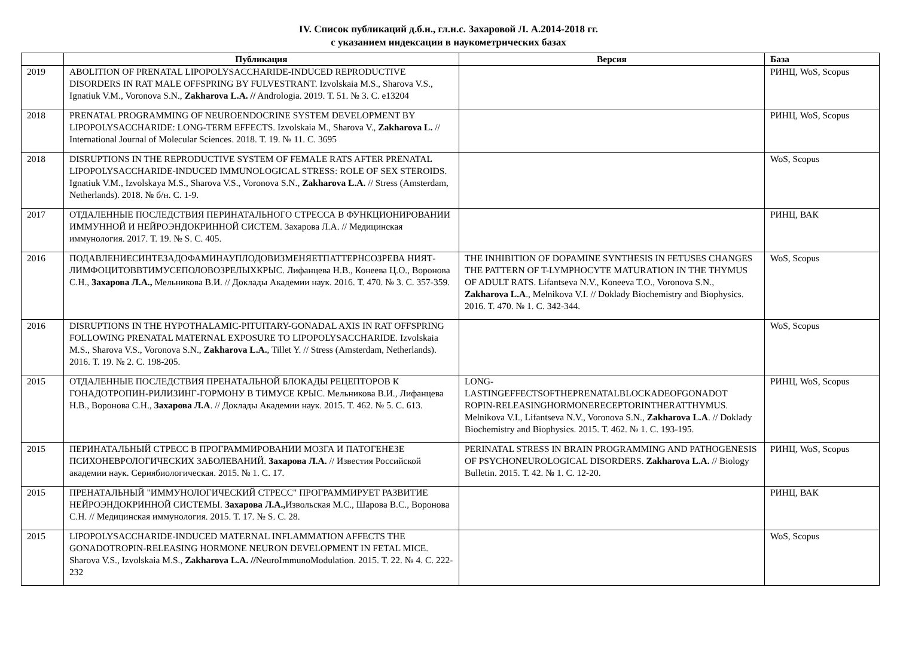IV. Список публикаций д.б.н., гл.н.с. Захаровой Л. А.2014-2018 гг.
с указанием индексации в наукометрических базах
| | Публикация | Версия | База |
| --- | --- | --- | --- |
| 2019 | ABOLITION OF PRENATAL LIPOPOLYSACCHARIDE-INDUCED REPRODUCTIVE DISORDERS IN RAT MALE OFFSPRING BY FULVESTRANT. Izvolskaia M.S., Sharova V.S., Ignatiuk V.M., Voronova S.N., Zakharova L.A. // Andrologia. 2019. Т. 51. № 3. С. e13204 | | РИНЦ, WoS, Scopus |
| 2018 | PRENATAL PROGRAMMING OF NEUROENDOCRINE SYSTEM DEVELOPMENT BY LIPOPOLYSACCHARIDE: LONG-TERM EFFECTS. Izvolskaia M., Sharova V., Zakharova L. // International Journal of Molecular Sciences. 2018. Т. 19. № 11. С. 3695 | | РИНЦ, WoS, Scopus |
| 2018 | DISRUPTIONS IN THE REPRODUCTIVE SYSTEM OF FEMALE RATS AFTER PRENATAL LIPOPOLYSACCHARIDE-INDUCED IMMUNOLOGICAL STRESS: ROLE OF SEX STEROIDS. Ignatiuk V.M., Izvolskaya M.S., Sharova V.S., Voronova S.N., Zakharova L.A. // Stress (Amsterdam, Netherlands). 2018. № б/н. С. 1-9. | | WoS, Scopus |
| 2017 | ОТДАЛЕННЫЕ ПОСЛЕДСТВИЯ ПЕРИНАТАЛЬНОГО СТРЕССА В ФУНКЦИОНИРОВАНИИ ИММУННОЙ И НЕЙРОЭНДОКРИННОЙ СИСТЕМ. Захарова Л.А. // Медицинская иммунология. 2017. Т. 19. № S. С. 405. | | РИНЦ, ВАК |
| 2016 | ПОДАВЛЕНИЕСИНТЕЗАДОФАМИНАУПЛОДОВИЗМЕНЯЕТПАТТЕРНСОЗРЕВА НИЯТ-ЛИМФОЦИТОВВТИМУСЕПОЛОВОЗРЕЛЫХКРЫС. Лифанцева Н.В., Конеева Ц.О., Воронова С.Н., Захарова Л.А., Мельникова В.И. // Доклады Академии наук. 2016. Т. 470. № 3. С. 357-359. | THE INHIBITION OF DOPAMINE SYNTHESIS IN FETUSES CHANGES THE PATTERN OF T-LYMPHOCYTE MATURATION IN THE THYMUS OF ADULT RATS. Lifantseva N.V., Koneeva T.O., Voronova S.N., Zakharova L.A ., Melnikova V.I. // Doklady Biochemistry and Biophysics. 2016. Т. 470. № 1. С. 342-344. | WoS, Scopus |
| 2016 | DISRUPTIONS IN THE HYPOTHALAMIC-PITUITARY-GONADAL AXIS IN RAT OFFSPRING FOLLOWING PRENATAL MATERNAL EXPOSURE TO LIPOPOLYSACCHARIDE. Izvolskaia M.S., Sharova V.S., Voronova S.N., Zakharova L.A. , Tillet Y. // Stress (Amsterdam, Netherlands). 2016. Т. 19. № 2. С. 198-205. | | WoS, Scopus |
| 2015 | ОТДАЛЕННЫЕ ПОСЛЕДСТВИЯ ПРЕНАТАЛЬНОЙ БЛОКАДЫ РЕЦЕПТОРОВ К ГОНАДОТРОПИН-РИЛИЗИНГ-ГОРМОНУ В ТИМУСЕ КРЫС. Мельникова В.И., Лифанцева Н.В., Воронова С.Н., Захарова Л.А . // Доклады Академии наук. 2015. Т. 462. № 5. С. 613. | LONG- LASTINGEFFECTSOFTHEPRENATALBLOCKADEOFGONADOT ROPIN-RELEASINGHORMONERECEPTORINTHERATTHYMUS. Melnikova V.I., Lifantseva N.V., Voronova S.N., Zakharova L.A . // Doklady Biochemistry and Biophysics. 2015. Т. 462. № 1. С. 193-195. | РИНЦ, WoS, Scopus |
| 2015 | ПЕРИНАТАЛЬНЫЙ СТРЕСС В ПРОГРАММИРОВАНИИ МОЗГА И ПАТОГЕНЕЗЕ ПСИХОНЕВРОЛОГИЧЕСКИХ ЗАБОЛЕВАНИЙ. Захарова Л.А. // Известия Российской академии наук. Сериябиологическая. 2015. № 1. С. 17. | PERINATAL STRESS IN BRAIN PROGRAMMING AND PATHOGENESIS OF PSYCHONEUROLOGICAL DISORDERS. Zakharova L.A. // Biology Bulletin. 2015. Т. 42. № 1. С. 12-20. | РИНЦ, WoS, Scopus |
| 2015 | ПРЕНАТАЛЬНЫЙ "ИММУНОЛОГИЧЕСКИЙ СТРЕСС" ПРОГРАММИРУЕТ РАЗВИТИЕ НЕЙРОЭНДОКРИННОЙ СИСТЕМЫ. Захарова Л.А., Извольская М.С., Шарова В.С., Воронова С.Н. // Медицинская иммунология. 2015. Т. 17. № S. С. 28. | | РИНЦ, ВАК |
| 2015 | LIPOPOLYSACCHARIDE-INDUCED MATERNAL INFLAMMATION AFFECTS THE GONADOTROPIN-RELEASING HORMONE NEURON DEVELOPMENT IN FETAL MICE. Sharova V.S., Izvolskaia M.S., Zakharova L.A. // NeuroImmunoModulation. 2015. Т. 22. № 4. С. 222-232 | | WoS, Scopus |